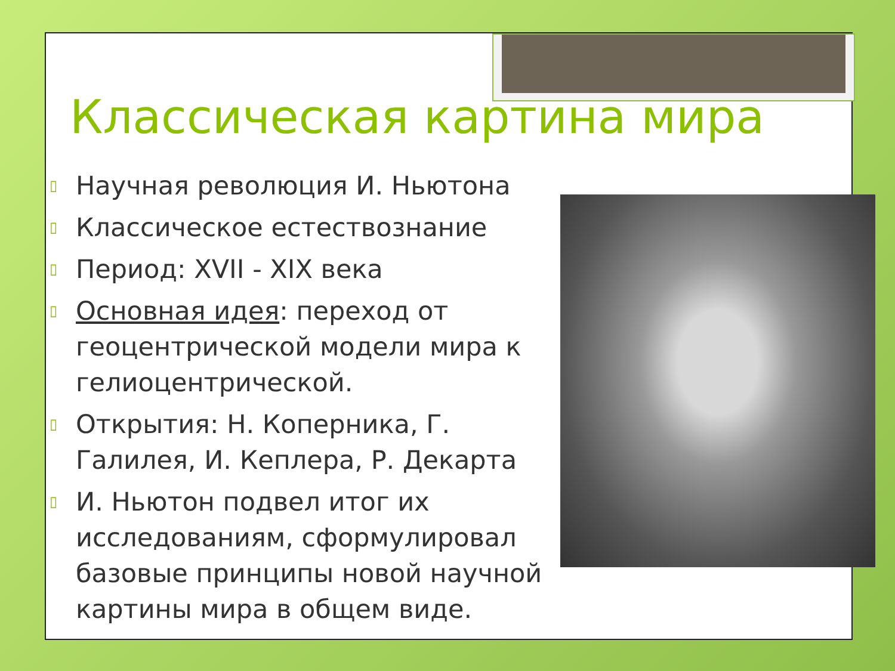Классическая картина мира
▯ Научная революция И. Ньютона
▯ Классическое естествознание
▯ Период: XVII - XIX века
▯ Основная идея: переход от геоцентрической модели мира к гелиоцентрической.
▯ Открытия: Н. Коперника, Г. Галилея, И. Кеплера, Р. Декарта
▯ И. Ньютон подвел итог их исследованиям, сформулировал базовые принципы новой научной картины мира в общем виде.